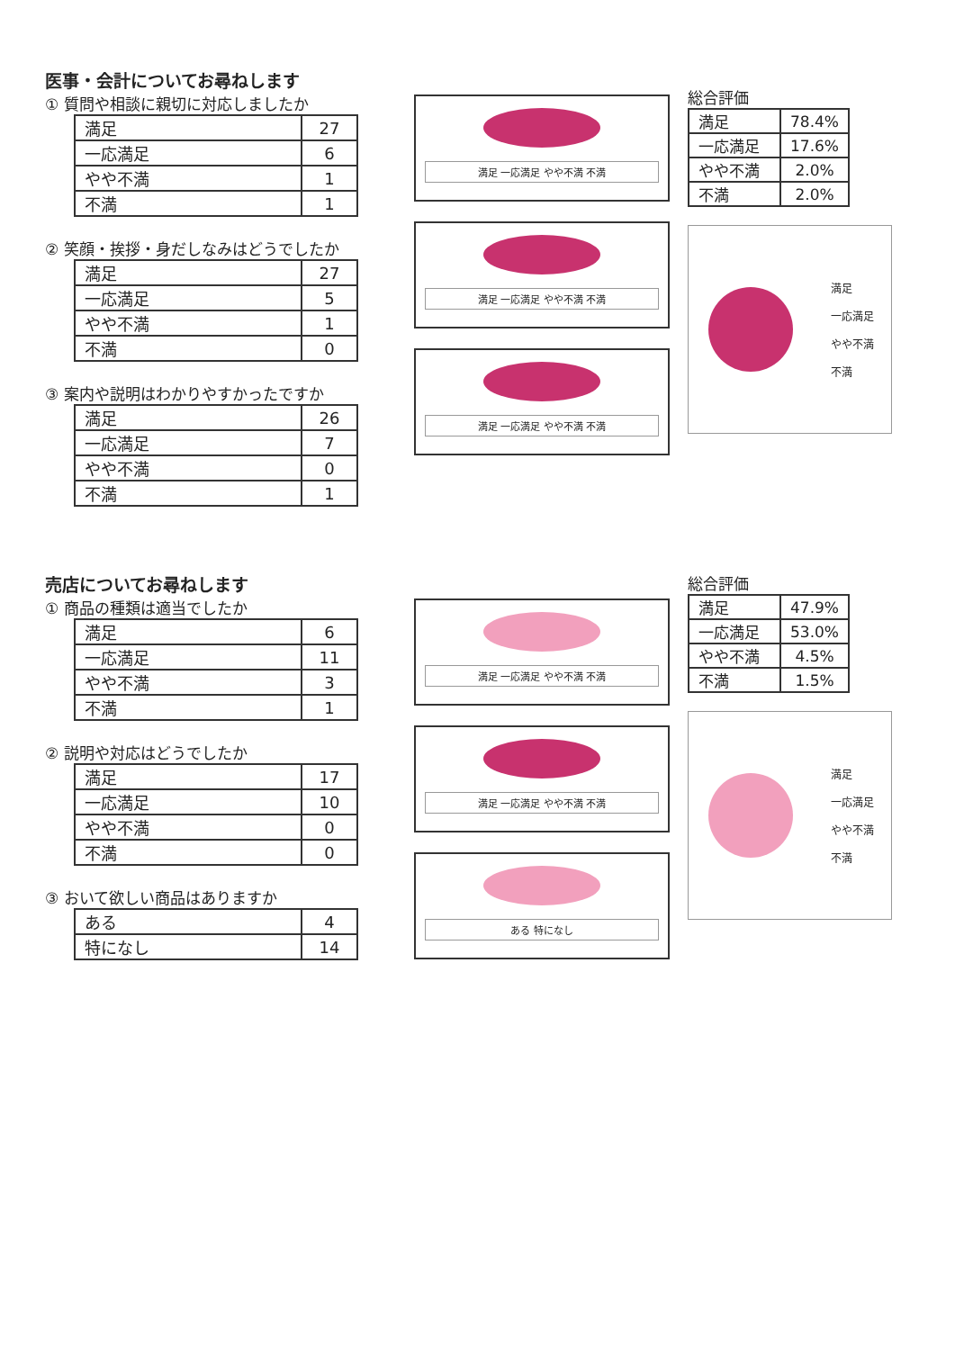医事・会計についてお尋ねします
① 質問や相談に親切に対応しましたか
| 満足 | 27 |
| 一応満足 | 6 |
| やや不満 | 1 |
| 不満 | 1 |
② 笑顔・挨拶・身だしなみはどうでしたか
| 満足 | 27 |
| 一応満足 | 5 |
| やや不満 | 1 |
| 不満 | 0 |
③ 案内や説明はわかりやすかったですか
| 満足 | 26 |
| 一応満足 | 7 |
| やや不満 | 0 |
| 不満 | 1 |
満足 一応満足 やや不満 不満
満足 一応満足 やや不満 不満
満足 一応満足 やや不満 不満
総合評価
| 満足 | 78.4% |
| 一応満足 | 17.6% |
| やや不満 | 2.0% |
| 不満 | 2.0% |
満足
一応満足
やや不満
不満
売店についてお尋ねします
① 商品の種類は適当でしたか
| 満足 | 6 |
| 一応満足 | 11 |
| やや不満 | 3 |
| 不満 | 1 |
② 説明や対応はどうでしたか
| 満足 | 17 |
| 一応満足 | 10 |
| やや不満 | 0 |
| 不満 | 0 |
③ おいて欲しい商品はありますか
| ある | 4 |
| 特になし | 14 |
満足 一応満足 やや不満 不満
満足 一応満足 やや不満 不満
ある 特になし
総合評価
| 満足 | 47.9% |
| 一応満足 | 53.0% |
| やや不満 | 4.5% |
| 不満 | 1.5% |
満足
一応満足
やや不満
不満